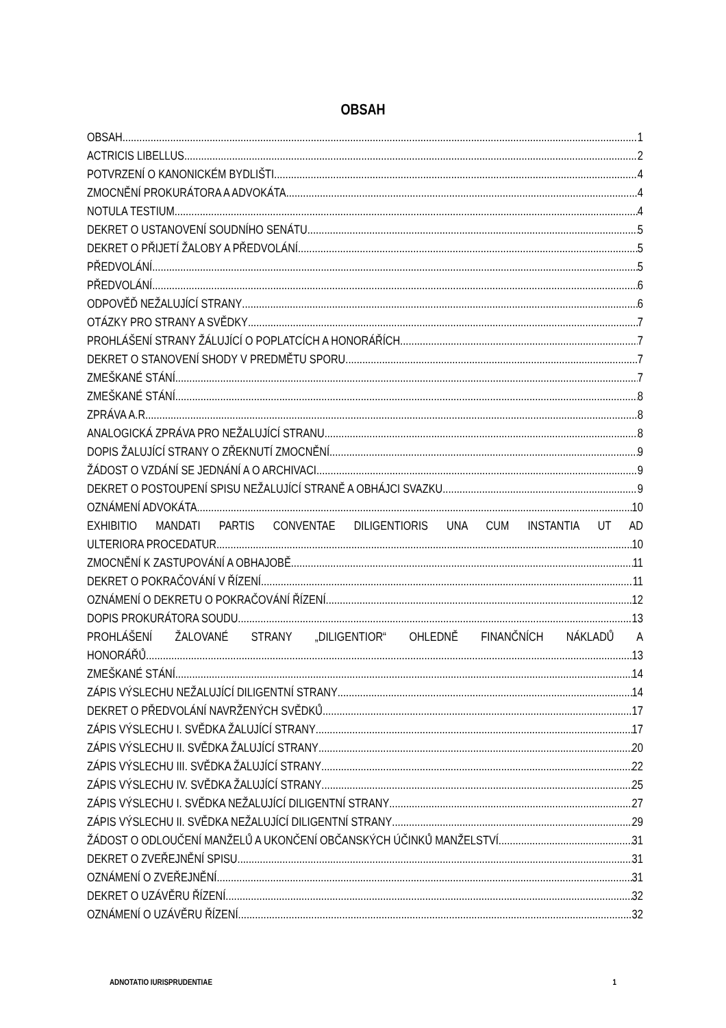OBSAH
OBSAH 1
ACTRICIS LIBELLUS 2
POTVRZENÍ O KANONICKÉM BYDLIŠTI 4
ZMOCNĚNÍ PROKURÁTORA A ADVOKÁTA 4
NOTULA TESTIUM 4
DEKRET O USTANOVENÍ SOUDNÍHO SENÁTU 5
DEKRET O PŘIJETÍ ŽALOBY A PŘEDVOLÁNÍ 5
PŘEDVOLÁNÍ 5
PŘEDVOLÁNÍ 6
ODPOVĚĎ NEŽALUJÍCÍ STRANY 6
OTÁZKY PRO STRANY A SVĚDKY 7
PROHLÁŠENÍ STRANY ŽÁLUJÍCÍ O POPLATCÍCH A HONORÁŘÍCH 7
DEKRET O STANOVENÍ SHODY V PREDMĚTU SPORU 7
ZMEŠKANÉ STÁNÍ 7
ZMEŠKANÉ STÁNÍ 8
ZPRÁVA A.R. 8
ANALOGICKÁ ZPRÁVA PRO NEŽALUJÍCÍ STRANU 8
DOPIS ŽALUJÍCÍ STRANY O ZŘEKNUTÍ ZMOCNĚNÍ 9
ŽÁDOST O VZDÁNÍ SE JEDNÁNÍ A O ARCHIVACI 9
DEKRET O POSTOUPENÍ SPISU NEŽALUJÍCÍ STRANĚ A OBHÁJCI SVAZKU 9
OZNÁMENÍ ADVOKÁTA 10
EXHIBITIO MANDATI PARTIS CONVENTAE DILIGENTIORIS UNA CUM INSTANTIA UT AD
ULTERIORA PROCEDATUR 10
ZMOCNĚNÍ K ZASTUPOVÁNÍ A OBHAJOBĚ 11
DEKRET O POKRAČOVÁNÍ V ŘÍZENÍ 11
OZNÁMENÍ O DEKRETU O POKRAČOVÁNÍ ŘÍZENÍ 12
DOPIS PROKURÁTORA SOUDU 13
PROHLÁŠENÍ ŽALOVANÉ STRANY „DILIGENTIOR“ OHLEDNĚ FINANČNÍCH NÁKLADŮ A
HONORÁŘŮ 13
ZMEŠKANÉ STÁNÍ 14
ZÁPIS VÝSLECHU NEŽALUJÍCÍ DILIGENTNÍ STRANY 14
DEKRET O PŘEDVOLÁNÍ NAVRŽENÝCH SVĚDKŮ 17
ZÁPIS VÝSLECHU I. SVĚDKA ŽALUJÍCÍ STRANY 17
ZÁPIS VÝSLECHU II. SVĚDKA ŽALUJÍCÍ STRANY 20
ZÁPIS VÝSLECHU III. SVĚDKA ŽALUJÍCÍ STRANY 22
ZÁPIS VÝSLECHU IV. SVĚDKA ŽALUJÍCÍ STRANY 25
ZÁPIS VÝSLECHU I. SVĚDKA NEŽALUJÍCÍ DILIGENTNÍ STRANY 27
ZÁPIS VÝSLECHU II. SVĚDKA NEŽALUJÍCÍ DILIGENTNÍ STRANY 29
ŽÁDOST O ODLOUČENÍ MANŽELŮ A UKONČENÍ OBČANSKÝCH ÚČINKŮ MANŽELSTVÍ 31
DEKRET O ZVEŘEJNĚNÍ SPISU 31
OZNÁMENÍ O ZVEŘEJNĚNÍ 31
DEKRET O UZÁVĚRU ŘÍZENÍ 32
OZNÁMENÍ O UZÁVĚRU ŘÍZENÍ 32
ADNOTATIO IURISPRUDENTIAE 1